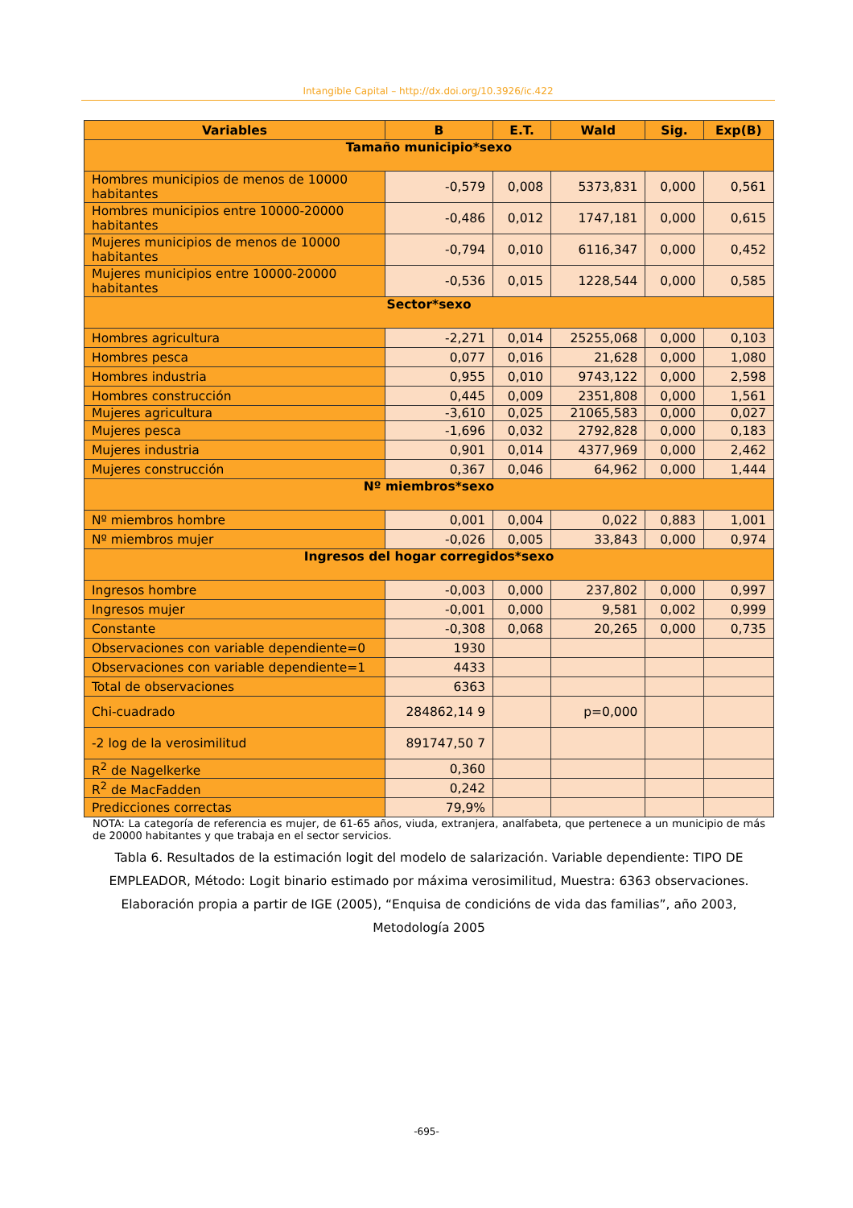Intangible Capital – http://dx.doi.org/10.3926/ic.422
| Variables | B | E.T. | Wald | Sig. | Exp(B) |
| --- | --- | --- | --- | --- | --- |
| Tamaño municipio*sexo | | | | | |
| Hombres municipios de menos de 10000 habitantes | -0,579 | 0,008 | 5373,831 | 0,000 | 0,561 |
| Hombres municipios entre 10000-20000 habitantes | -0,486 | 0,012 | 1747,181 | 0,000 | 0,615 |
| Mujeres municipios de menos de 10000 habitantes | -0,794 | 0,010 | 6116,347 | 0,000 | 0,452 |
| Mujeres municipios entre 10000-20000 habitantes | -0,536 | 0,015 | 1228,544 | 0,000 | 0,585 |
| Sector*sexo | | | | | |
| Hombres agricultura | -2,271 | 0,014 | 25255,068 | 0,000 | 0,103 |
| Hombres pesca | 0,077 | 0,016 | 21,628 | 0,000 | 1,080 |
| Hombres industria | 0,955 | 0,010 | 9743,122 | 0,000 | 2,598 |
| Hombres construcción | 0,445 | 0,009 | 2351,808 | 0,000 | 1,561 |
| Mujeres agricultura | -3,610 | 0,025 | 21065,583 | 0,000 | 0,027 |
| Mujeres pesca | -1,696 | 0,032 | 2792,828 | 0,000 | 0,183 |
| Mujeres industria | 0,901 | 0,014 | 4377,969 | 0,000 | 2,462 |
| Mujeres construcción | 0,367 | 0,046 | 64,962 | 0,000 | 1,444 |
| Nº miembros*sexo | | | | | |
| Nº miembros hombre | 0,001 | 0,004 | 0,022 | 0,883 | 1,001 |
| Nº miembros mujer | -0,026 | 0,005 | 33,843 | 0,000 | 0,974 |
| Ingresos del hogar corregidos*sexo | | | | | |
| Ingresos hombre | -0,003 | 0,000 | 237,802 | 0,000 | 0,997 |
| Ingresos mujer | -0,001 | 0,000 | 9,581 | 0,002 | 0,999 |
| Constante | -0,308 | 0,068 | 20,265 | 0,000 | 0,735 |
| Observaciones con variable dependiente=0 | 1930 | | | | |
| Observaciones con variable dependiente=1 | 4433 | | | | |
| Total de observaciones | 6363 | | | | |
| Chi-cuadrado | 284862,14 9 | | p=0,000 | | |
| -2 log de la verosimilitud | 891747,50 7 | | | | |
| R<sup>2</sup> de Nagelkerke | 0,360 | | | | |
| R<sup>2</sup> de MacFadden | 0,242 | | | | |
| Predicciones correctas | 79,9% | | | | |
NOTA: La categoría de referencia es mujer, de 61-65 años, viuda, extranjera, analfabeta, que pertenece a un municipio de más de 20000 habitantes y que trabaja en el sector servicios.
Tabla 6. Resultados de la estimación logit del modelo de salarización. Variable dependiente: TIPO DE EMPLEADOR, Método: Logit binario estimado por máxima verosimilitud, Muestra: 6363 observaciones. Elaboración propia a partir de IGE (2005), “Enquisa de condicións de vida das familias”, año 2003, Metodología 2005
-695-